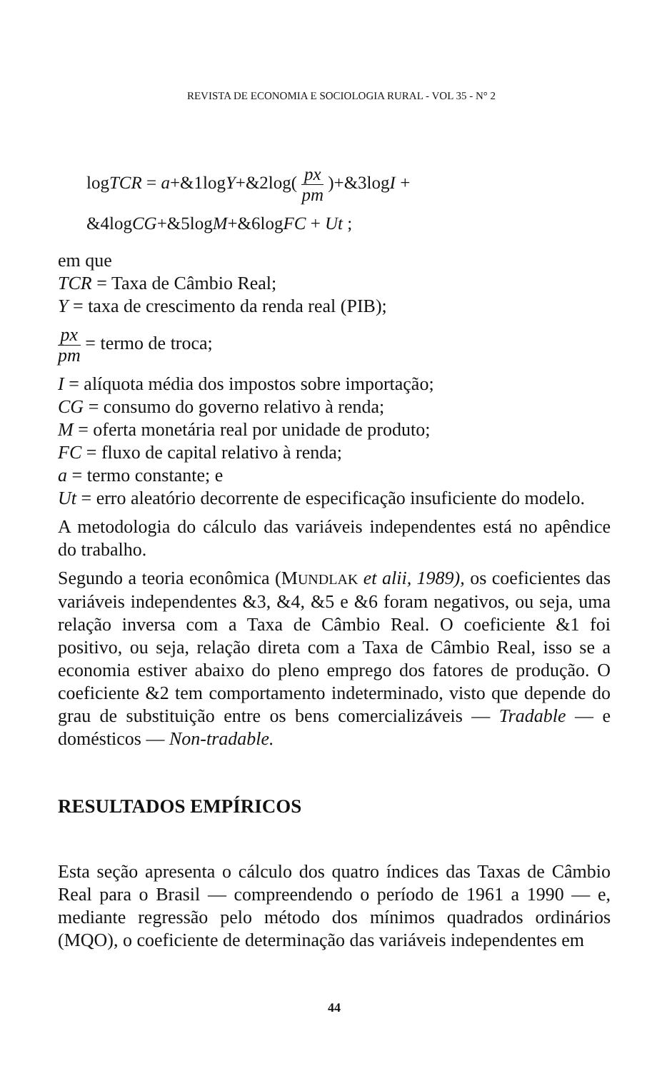REVISTA DE ECONOMIA E SOCIOLOGIA RURAL - VOL 35 - N° 2
logTCR = a+&1logY+&2log( px pm )+&3logI +
&4logCG+&5logM+&6logFC + Ut ;
em que
TCR = Taxa de Câmbio Real;
Y = taxa de crescimento da renda real (PIB);
px pm = termo de troca;
I = alíquota média dos impostos sobre importação;
CG = consumo do governo relativo à renda;
M = oferta monetária real por unidade de produto;
FC = fluxo de capital relativo à renda;
a = termo constante; e
Ut = erro aleatório decorrente de especificação insuficiente do modelo.
A metodologia do cálculo das variáveis independentes está no apêndice do trabalho.
Segundo a teoria econômica (MUNDLAK et alii, 1989), os coeficientes das variáveis independentes &3, &4, &5 e &6 foram negativos, ou seja, uma relação inversa com a Taxa de Câmbio Real. O coeficiente &1 foi positivo, ou seja, relação direta com a Taxa de Câmbio Real, isso se a economia estiver abaixo do pleno emprego dos fatores de produção. O coeficiente &2 tem comportamento indeterminado, visto que depende do grau de substituição entre os bens comercializáveis — Tradable — e domésticos — Non-tradable.
RESULTADOS EMPÍRICOS
Esta seção apresenta o cálculo dos quatro índices das Taxas de Câmbio Real para o Brasil — compreendendo o período de 1961 a 1990 — e, mediante regressão pelo método dos mínimos quadrados ordinários (MQO), o coeficiente de determinação das variáveis independentes em
44